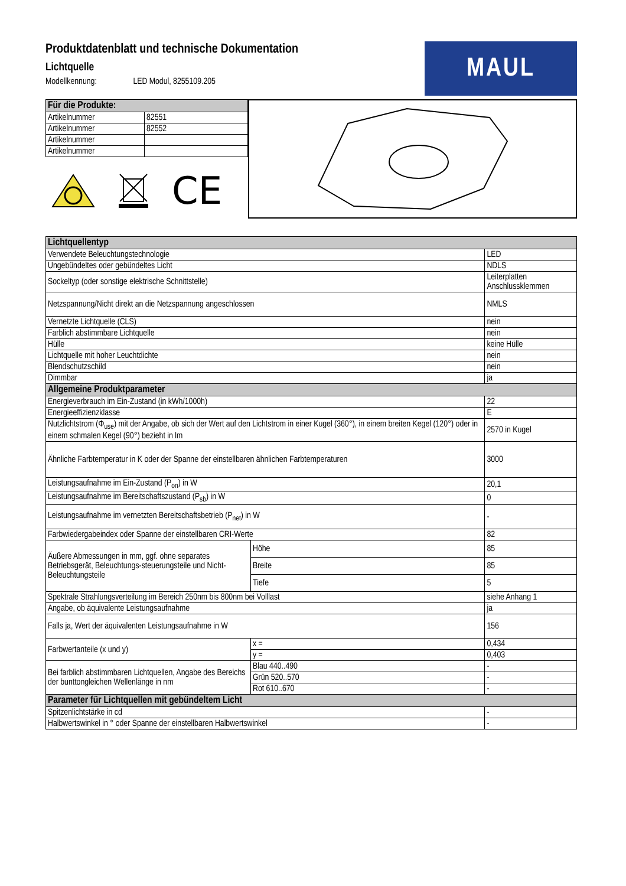Produktdatenblatt und technische Dokumentation
Lichtquelle
Modellkennung: LED Modul, 8255109.205
MAUL
| Für die Produkte: | |
| --- | --- |
| Artikelnummer | 82551 |
| Artikelnummer | 82552 |
| Artikelnummer | |
| Artikelnummer | |
CE
| Lichtquellentyp | | |
| Verwendete Beleuchtungstechnologie | | LED |
| Ungebündeltes oder gebündeltes Licht | | NDLS |
| Sockeltyp (oder sonstige elektrische Schnittstelle) | | Leiterplatten Anschlussklemmen |
| Netzspannung/Nicht direkt an die Netzspannung angeschlossen | | NMLS |
| Vernetzte Lichtquelle (CLS) | | nein |
| Farblich abstimmbare Lichtquelle | | nein |
| Hülle | | keine Hülle |
| Lichtquelle mit hoher Leuchtdichte | | nein |
| Blendschutzschild | | nein |
| Dimmbar | | ja |
| Allgemeine Produktparameter | | |
| Energieverbrauch im Ein-Zustand (in kWh/1000h) | | 22 |
| Energieeffizienzklasse | | E |
| Nutzlichtstrom (Φ<sub>use</sub>) mit der Angabe, ob sich der Wert auf den Lichtstrom in einer Kugel (360°), in einem breiten Kegel (120°) oder in einem schmalen Kegel (90°) bezieht in lm | | 2570 in Kugel |
| Ähnliche Farbtemperatur in K oder der Spanne der einstellbaren ähnlichen Farbtemperaturen | | 3000 |
| Leistungsaufnahme im Ein-Zustand (P<sub>on</sub>) in W | | 20,1 |
| Leistungsaufnahme im Bereitschaftszustand (P<sub>sb</sub>) in W | | 0 |
| Leistungsaufnahme im vernetzten Bereitschaftsbetrieb (P<sub>net</sub>) in W | | - |
| Farbwiedergabeindex oder Spanne der einstellbaren CRI-Werte | | 82 |
| Äußere Abmessungen in mm, ggf. ohne separates Betriebsgerät, Beleuchtungs-steuerungsteile und Nicht-Beleuchtungsteile | Höhe | 85 |
| | Breite | 85 |
| | Tiefe | 5 |
| Spektrale Strahlungsverteilung im Bereich 250nm bis 800nm bei Volllast | | siehe Anhang 1 |
| Angabe, ob äquivalente Leistungsaufnahme | | ja |
| Falls ja, Wert der äquivalenten Leistungsaufnahme in W | | 156 |
| Farbwertanteile (x und y) | x = | 0,434 |
| | y = | 0,403 |
| Bei farblich abstimmbaren Lichtquellen, Angabe des Bereichs der bunttongleichen Wellenlänge in nm | Blau 440..490 | - |
| | Grün 520..570 | - |
| | Rot 610..670 | - |
| Parameter für Lichtquellen mit gebündeltem Licht | | |
| Spitzenlichtstärke in cd | | - |
| Halbwertswinkel in ° oder Spanne der einstellbaren Halbwertswinkel | | - |